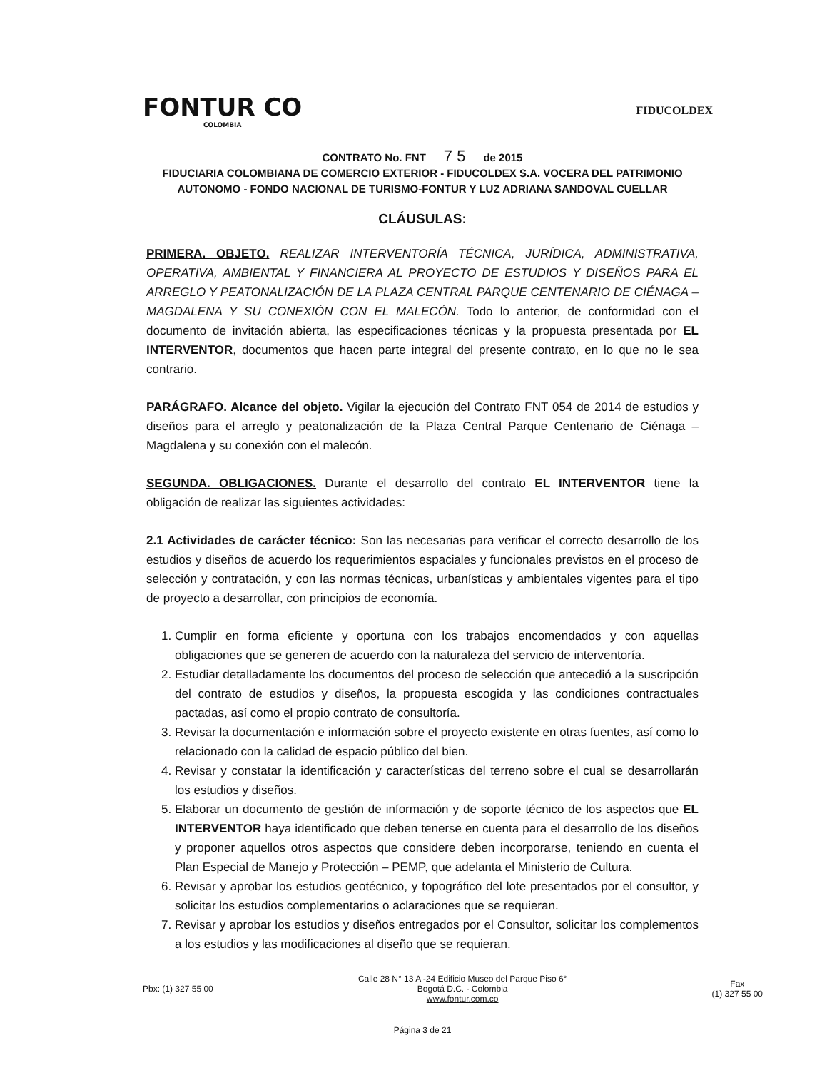FONTUR CO
COLOMBIA
FIDUCOLDEX
CONTRATO No. FNT 7 5 de 2015
FIDUCIARIA COLOMBIANA DE COMERCIO EXTERIOR - FIDUCOLDEX S.A. VOCERA DEL PATRIMONIO AUTONOMO - FONDO NACIONAL DE TURISMO-FONTUR Y LUZ ADRIANA SANDOVAL CUELLAR
CLÁUSULAS:
PRIMERA. OBJETO. REALIZAR INTERVENTORÍA TÉCNICA, JURÍDICA, ADMINISTRATIVA, OPERATIVA, AMBIENTAL Y FINANCIERA AL PROYECTO DE ESTUDIOS Y DISEÑOS PARA EL ARREGLO Y PEATONALIZACIÓN DE LA PLAZA CENTRAL PARQUE CENTENARIO DE CIÉNAGA – MAGDALENA Y SU CONEXIÓN CON EL MALECÓN. Todo lo anterior, de conformidad con el documento de invitación abierta, las especificaciones técnicas y la propuesta presentada por EL INTERVENTOR, documentos que hacen parte integral del presente contrato, en lo que no le sea contrario.
PARÁGRAFO. Alcance del objeto. Vigilar la ejecución del Contrato FNT 054 de 2014 de estudios y diseños para el arreglo y peatonalización de la Plaza Central Parque Centenario de Ciénaga – Magdalena y su conexión con el malecón.
SEGUNDA. OBLIGACIONES. Durante el desarrollo del contrato EL INTERVENTOR tiene la obligación de realizar las siguientes actividades:
2.1 Actividades de carácter técnico: Son las necesarias para verificar el correcto desarrollo de los estudios y diseños de acuerdo los requerimientos espaciales y funcionales previstos en el proceso de selección y contratación, y con las normas técnicas, urbanísticas y ambientales vigentes para el tipo de proyecto a desarrollar, con principios de economía.
1. Cumplir en forma eficiente y oportuna con los trabajos encomendados y con aquellas obligaciones que se generen de acuerdo con la naturaleza del servicio de interventoría.
2. Estudiar detalladamente los documentos del proceso de selección que antecedió a la suscripción del contrato de estudios y diseños, la propuesta escogida y las condiciones contractuales pactadas, así como el propio contrato de consultoría.
3. Revisar la documentación e información sobre el proyecto existente en otras fuentes, así como lo relacionado con la calidad de espacio público del bien.
4. Revisar y constatar la identificación y características del terreno sobre el cual se desarrollarán los estudios y diseños.
5. Elaborar un documento de gestión de información y de soporte técnico de los aspectos que EL INTERVENTOR haya identificado que deben tenerse en cuenta para el desarrollo de los diseños y proponer aquellos otros aspectos que considere deben incorporarse, teniendo en cuenta el Plan Especial de Manejo y Protección – PEMP, que adelanta el Ministerio de Cultura.
6. Revisar y aprobar los estudios geotécnico, y topográfico del lote presentados por el consultor, y solicitar los estudios complementarios o aclaraciones que se requieran.
7. Revisar y aprobar los estudios y diseños entregados por el Consultor, solicitar los complementos a los estudios y las modificaciones al diseño que se requieran.
Pbx: (1) 327 55 00
Calle 28 N° 13 A -24 Edificio Museo del Parque Piso 6°
Bogotá D.C. - Colombia
www.fontur.com.co
Fax
(1) 327 55 00
Página 3 de 21